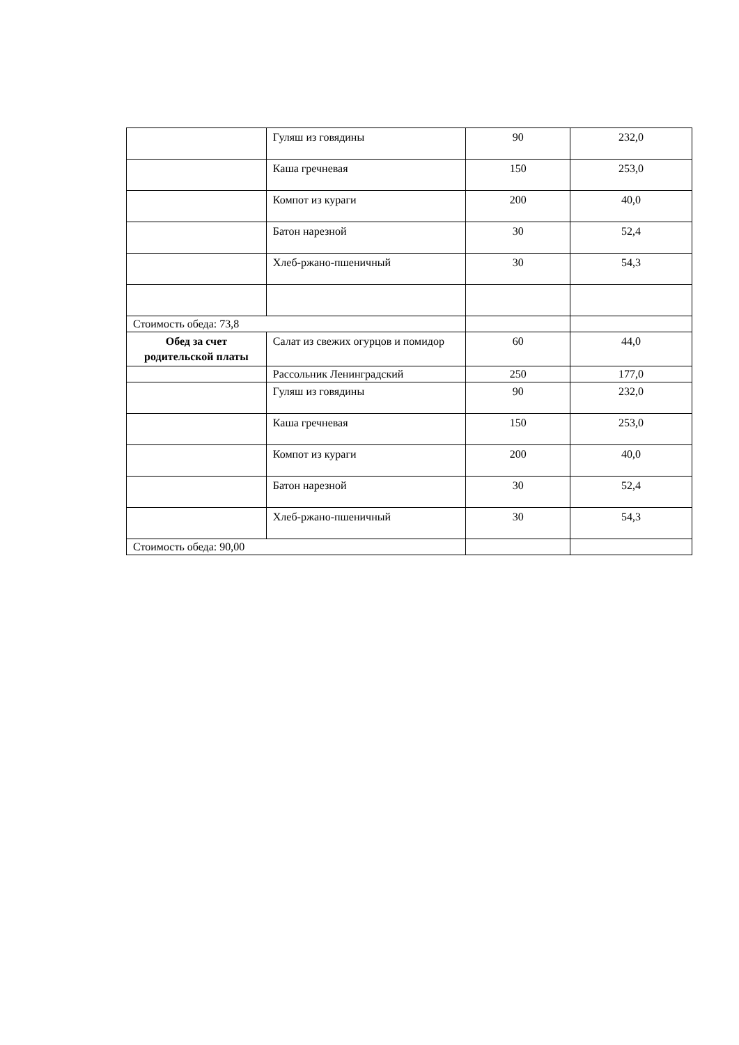| | Гуляш из говядины | 90 | 232,0 |
| | Каша гречневая | 150 | 253,0 |
| | Компот из кураги | 200 | 40,0 |
| | Батон нарезной | 30 | 52,4 |
| | Хлеб-ржано-пшеничный | 30 | 54,3 |
| Стоимость обеда: 73,8 | | | |
| Обед за счет родительской платы | Салат из свежих огурцов и помидор | 60 | 44,0 |
| | Рассольник Ленинградский | 250 | 177,0 |
| | Гуляш из говядины | 90 | 232,0 |
| | Каша гречневая | 150 | 253,0 |
| | Компот из кураги | 200 | 40,0 |
| | Батон нарезной | 30 | 52,4 |
| | Хлеб-ржано-пшеничный | 30 | 54,3 |
| Стоимость обеда: 90,00 | | | |